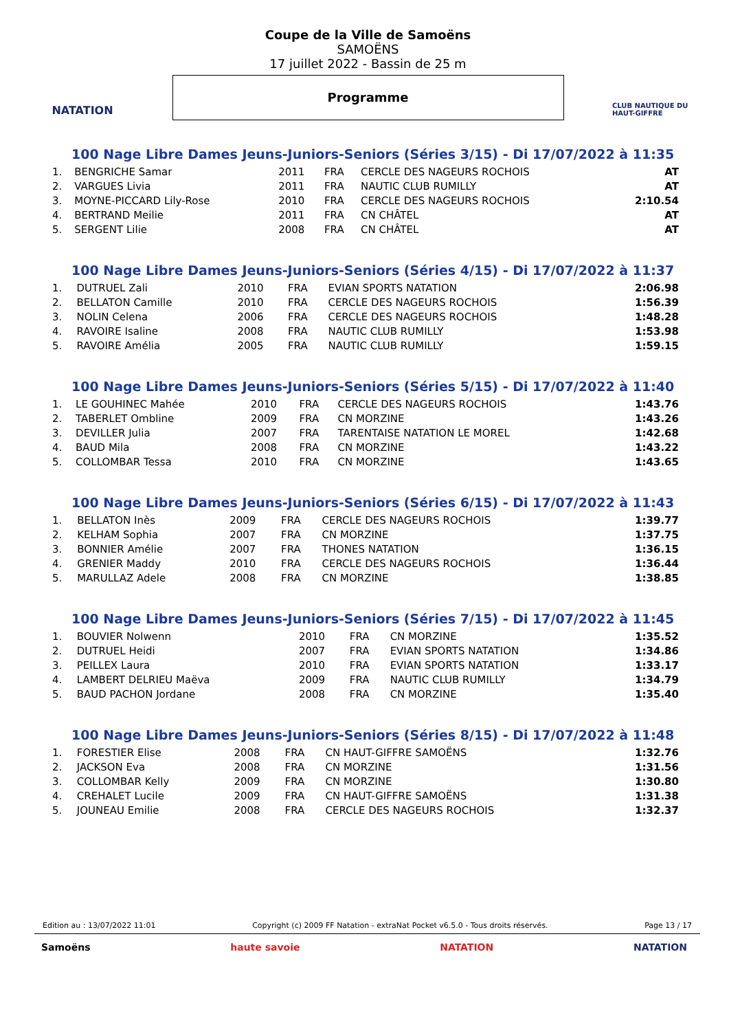NATATION
Coupe de la Ville de Samoëns
SAMOËNS
17 juillet 2022 - Bassin de 25 m
Programme
CLUB NAUTIQUE DU HAUT-GIFFRE
100 Nage Libre Dames Jeuns-Juniors-Seniors (Séries 3/15) - Di 17/07/2022 à 11:35
| 1. | BENGRICHE Samar | 2011 | FRA | CERCLE DES NAGEURS ROCHOIS | AT |
| 2. | VARGUES Livia | 2011 | FRA | NAUTIC CLUB RUMILLY | AT |
| 3. | MOYNE-PICCARD Lily-Rose | 2010 | FRA | CERCLE DES NAGEURS ROCHOIS | 2:10.54 |
| 4. | BERTRAND Meilie | 2011 | FRA | CN CHÂTEL | AT |
| 5. | SERGENT Lilie | 2008 | FRA | CN CHÂTEL | AT |
100 Nage Libre Dames Jeuns-Juniors-Seniors (Séries 4/15) - Di 17/07/2022 à 11:37
| 1. | DUTRUEL Zali | 2010 | FRA | EVIAN SPORTS NATATION | 2:06.98 |
| 2. | BELLATON Camille | 2010 | FRA | CERCLE DES NAGEURS ROCHOIS | 1:56.39 |
| 3. | NOLIN Celena | 2006 | FRA | CERCLE DES NAGEURS ROCHOIS | 1:48.28 |
| 4. | RAVOIRE Isaline | 2008 | FRA | NAUTIC CLUB RUMILLY | 1:53.98 |
| 5. | RAVOIRE Amélia | 2005 | FRA | NAUTIC CLUB RUMILLY | 1:59.15 |
100 Nage Libre Dames Jeuns-Juniors-Seniors (Séries 5/15) - Di 17/07/2022 à 11:40
| 1. | LE GOUHINEC Mahée | 2010 | FRA | CERCLE DES NAGEURS ROCHOIS | 1:43.76 |
| 2. | TABERLET Ombline | 2009 | FRA | CN MORZINE | 1:43.26 |
| 3. | DEVILLER Julia | 2007 | FRA | TARENTAISE NATATION LE MOREL | 1:42.68 |
| 4. | BAUD Mila | 2008 | FRA | CN MORZINE | 1:43.22 |
| 5. | COLLOMBAR Tessa | 2010 | FRA | CN MORZINE | 1:43.65 |
100 Nage Libre Dames Jeuns-Juniors-Seniors (Séries 6/15) - Di 17/07/2022 à 11:43
| 1. | BELLATON Inès | 2009 | FRA | CERCLE DES NAGEURS ROCHOIS | 1:39.77 |
| 2. | KELHAM Sophia | 2007 | FRA | CN MORZINE | 1:37.75 |
| 3. | BONNIER Amélie | 2007 | FRA | THONES NATATION | 1:36.15 |
| 4. | GRENIER Maddy | 2010 | FRA | CERCLE DES NAGEURS ROCHOIS | 1:36.44 |
| 5. | MARULLAZ Adele | 2008 | FRA | CN MORZINE | 1:38.85 |
100 Nage Libre Dames Jeuns-Juniors-Seniors (Séries 7/15) - Di 17/07/2022 à 11:45
| 1. | BOUVIER Nolwenn | 2010 | FRA | CN MORZINE | 1:35.52 |
| 2. | DUTRUEL Heidi | 2007 | FRA | EVIAN SPORTS NATATION | 1:34.86 |
| 3. | PEILLEX Laura | 2010 | FRA | EVIAN SPORTS NATATION | 1:33.17 |
| 4. | LAMBERT DELRIEU Maëva | 2009 | FRA | NAUTIC CLUB RUMILLY | 1:34.79 |
| 5. | BAUD PACHON Jordane | 2008 | FRA | CN MORZINE | 1:35.40 |
100 Nage Libre Dames Jeuns-Juniors-Seniors (Séries 8/15) - Di 17/07/2022 à 11:48
| 1. | FORESTIER Elise | 2008 | FRA | CN HAUT-GIFFRE SAMOËNS | 1:32.76 |
| 2. | JACKSON Eva | 2008 | FRA | CN MORZINE | 1:31.56 |
| 3. | COLLOMBAR Kelly | 2009 | FRA | CN MORZINE | 1:30.80 |
| 4. | CREHALET Lucile | 2009 | FRA | CN HAUT-GIFFRE SAMOËNS | 1:31.38 |
| 5. | JOUNEAU Emilie | 2008 | FRA | CERCLE DES NAGEURS ROCHOIS | 1:32.37 |
Edition au : 13/07/2022 11:01 Copyright (c) 2009 FF Natation - extraNat Pocket v6.5.0 - Tous droits réservés. Page 13 / 17
Samoëns haute savoie NATATION NATATION